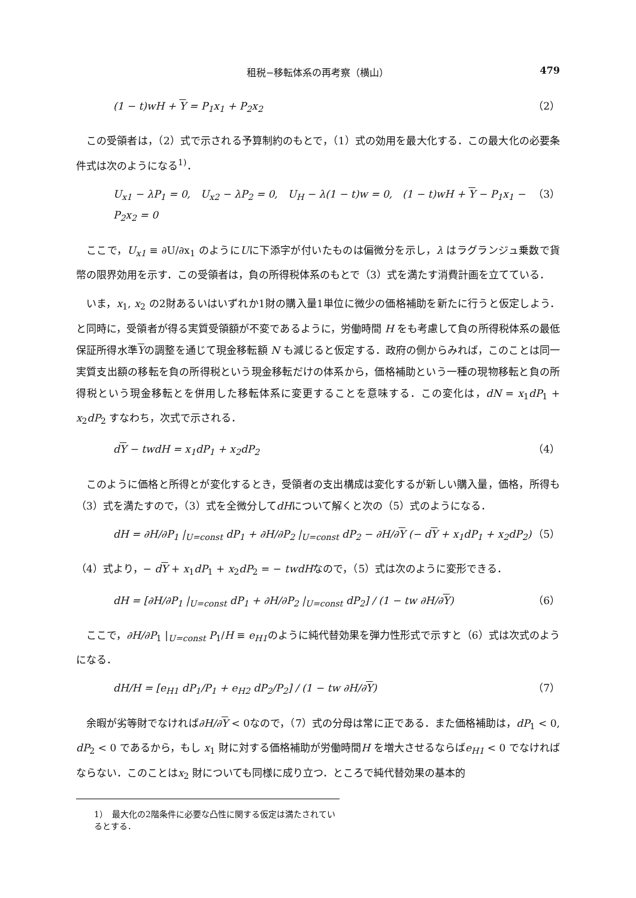租税−移転体系の再考察（横山） 479
(1 − t)wH + Y = P<sub>1</sub>x<sub>1</sub> + P<sub>2</sub>x<sub>2</sub> （2）
この受領者は，（2）式で示される予算制約のもとで，（1）式の効用を最大化する．この最大化の必要条件式は次のようになる<sup>1)</sup>．
U<sub>x1</sub> − λP<sub>1</sub> = 0,　U<sub>x2</sub> − λP<sub>2</sub> = 0,　U<sub>H</sub> − λ(1 − t)w = 0,　(1 − t)wH + Y − P<sub>1</sub>x<sub>1</sub> − P<sub>2</sub>x<sub>2</sub> = 0 （3）
ここで，U<sub>x1</sub> ≡ ∂U/∂x<sub>1</sub> のようにUに下添字が付いたものは偏微分を示し，λ はラグランジュ乗数で貨幣の限界効用を示す．この受領者は，負の所得税体系のもとで（3）式を満たす消費計画を立てている．
いま，x<sub>1</sub>, x<sub>2</sub> の2財あるいはいずれか1財の購入量1単位に微少の価格補助を新たに行うと仮定しよう．と同時に，受領者が得る実質受領額が不変であるように，労働時間 H をも考慮して負の所得税体系の最低保証所得水準Yの調整を通じて現金移転額 N も減じると仮定する．政府の側からみれば，このことは同一実質支出額の移転を負の所得税という現金移転だけの体系から，価格補助という一種の現物移転と負の所得税という現金移転とを併用した移転体系に変更することを意味する．この変化は，dN = x<sub>1</sub>dP<sub>1</sub> + x<sub>2</sub>dP<sub>2</sub> すなわち，次式で示される．
dY − twdH = x<sub>1</sub>dP<sub>1</sub> + x<sub>2</sub>dP<sub>2</sub> （4）
このように価格と所得とが変化するとき，受領者の支出構成は変化するが新しい購入量，価格，所得も（3）式を満たすので，（3）式を全微分してdHについて解くと次の（5）式のようになる．
dH = ∂H/∂P<sub>1</sub> |<sub>U=const</sub> dP<sub>1</sub> + ∂H/∂P<sub>2</sub> |<sub>U=const</sub> dP<sub>2</sub> − ∂H/∂Y (− dY + x<sub>1</sub>dP<sub>1</sub> + x<sub>2</sub>dP<sub>2</sub>) （5）
（4）式より，− dY + x<sub>1</sub>dP<sub>1</sub> + x<sub>2</sub>dP<sub>2</sub> = − twdHなので，（5）式は次のように変形できる．
dH = [∂H/∂P<sub>1</sub> |<sub>U=const</sub> dP<sub>1</sub> + ∂H/∂P<sub>2</sub> |<sub>U=const</sub> dP<sub>2</sub>] / (1 − tw ∂H/∂Y) （6）
ここで，∂H/∂P<sub>1</sub> |<sub>U=const</sub> P<sub>1</sub>/H ≡ e<sub>H1</sub>のように純代替効果を弾力性形式で示すと（6）式は次式のようになる．
dH/H = [e<sub>H1</sub> dP<sub>1</sub>/P<sub>1</sub> + e<sub>H2</sub> dP<sub>2</sub>/P<sub>2</sub>] / (1 − tw ∂H/∂Y) （7）
余暇が劣等財でなければ∂H/∂Y < 0なので，（7）式の分母は常に正である．また価格補助は，dP<sub>1</sub> < 0, dP<sub>2</sub> < 0 であるから，もし x<sub>1</sub> 財に対する価格補助が労働時間H を増大させるならばe<sub>H1</sub> < 0 でなければならない．このことはx<sub>2</sub> 財についても同様に成り立つ．ところで純代替効果の基本的
1）　最大化の2階条件に必要な凸性に関する仮定は満たされているとする．